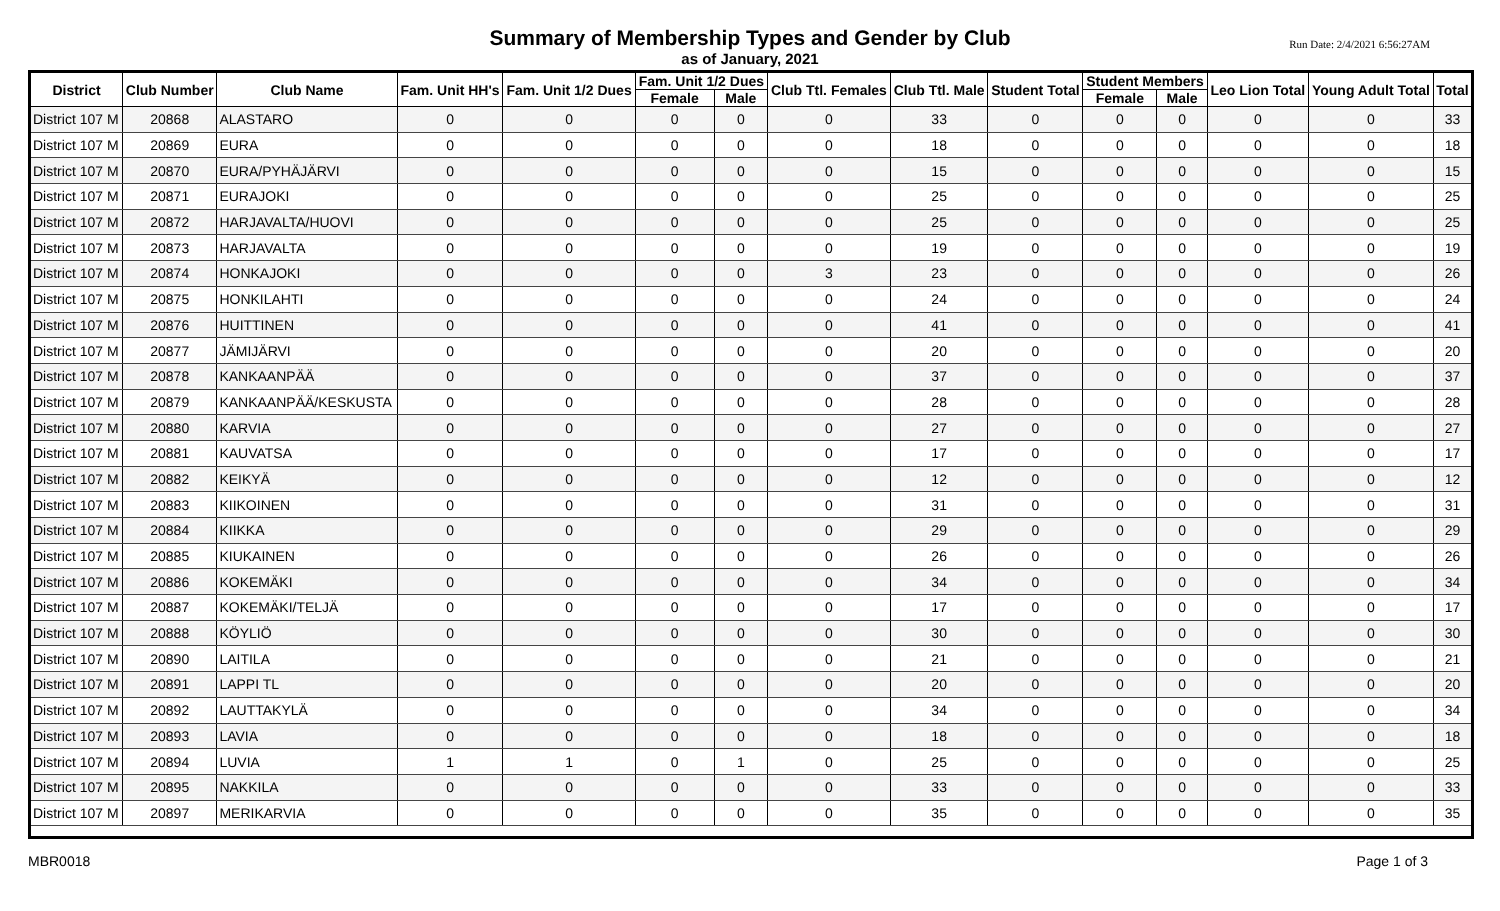Summary of Membership Types and Gender by Club
as of January, 2021
Run Date: 2/4/2021 6:56:27AM
| District | Club Number | Club Name | Fam. Unit HH's | Fam. Unit 1/2 Dues | Fam. Unit 1/2 Dues | | Club Ttl. Females | Club Ttl. Male | Student Total | Student Members | | Leo Lion Total | Young Adult Total | Total |
| --- | --- | --- | --- | --- | --- | --- | --- | --- | --- | --- | --- | --- | --- | --- |
| | | | | | Female | Male | | | | Female | Male | | | |
| District 107 M | 20868 | ALASTARO | 0 | 0 | 0 | 0 | 0 | 33 | 0 | 0 | 0 | 0 | 0 | 33 |
| District 107 M | 20869 | EURA | 0 | 0 | 0 | 0 | 0 | 18 | 0 | 0 | 0 | 0 | 0 | 18 |
| District 107 M | 20870 | EURA/PYHÄJÄRVI | 0 | 0 | 0 | 0 | 0 | 15 | 0 | 0 | 0 | 0 | 0 | 15 |
| District 107 M | 20871 | EURAJOKI | 0 | 0 | 0 | 0 | 0 | 25 | 0 | 0 | 0 | 0 | 0 | 25 |
| District 107 M | 20872 | HARJAVALTA/HUOVI | 0 | 0 | 0 | 0 | 0 | 25 | 0 | 0 | 0 | 0 | 0 | 25 |
| District 107 M | 20873 | HARJAVALTA | 0 | 0 | 0 | 0 | 0 | 19 | 0 | 0 | 0 | 0 | 0 | 19 |
| District 107 M | 20874 | HONKAJOKI | 0 | 0 | 0 | 0 | 3 | 23 | 0 | 0 | 0 | 0 | 0 | 26 |
| District 107 M | 20875 | HONKILAHTI | 0 | 0 | 0 | 0 | 0 | 24 | 0 | 0 | 0 | 0 | 0 | 24 |
| District 107 M | 20876 | HUITTINEN | 0 | 0 | 0 | 0 | 0 | 41 | 0 | 0 | 0 | 0 | 0 | 41 |
| District 107 M | 20877 | JÄMIJÄRVI | 0 | 0 | 0 | 0 | 0 | 20 | 0 | 0 | 0 | 0 | 0 | 20 |
| District 107 M | 20878 | KANKAANPÄÄ | 0 | 0 | 0 | 0 | 0 | 37 | 0 | 0 | 0 | 0 | 0 | 37 |
| District 107 M | 20879 | KANKAANPÄÄ/KESKUSTA | 0 | 0 | 0 | 0 | 0 | 28 | 0 | 0 | 0 | 0 | 0 | 28 |
| District 107 M | 20880 | KARVIA | 0 | 0 | 0 | 0 | 0 | 27 | 0 | 0 | 0 | 0 | 0 | 27 |
| District 107 M | 20881 | KAUVATSA | 0 | 0 | 0 | 0 | 0 | 17 | 0 | 0 | 0 | 0 | 0 | 17 |
| District 107 M | 20882 | KEIKYÄ | 0 | 0 | 0 | 0 | 0 | 12 | 0 | 0 | 0 | 0 | 0 | 12 |
| District 107 M | 20883 | KIIKOINEN | 0 | 0 | 0 | 0 | 0 | 31 | 0 | 0 | 0 | 0 | 0 | 31 |
| District 107 M | 20884 | KIIKKA | 0 | 0 | 0 | 0 | 0 | 29 | 0 | 0 | 0 | 0 | 0 | 29 |
| District 107 M | 20885 | KIUKAINEN | 0 | 0 | 0 | 0 | 0 | 26 | 0 | 0 | 0 | 0 | 0 | 26 |
| District 107 M | 20886 | KOKEMÄKI | 0 | 0 | 0 | 0 | 0 | 34 | 0 | 0 | 0 | 0 | 0 | 34 |
| District 107 M | 20887 | KOKEMÄKI/TELJÄ | 0 | 0 | 0 | 0 | 0 | 17 | 0 | 0 | 0 | 0 | 0 | 17 |
| District 107 M | 20888 | KÖYLIÖ | 0 | 0 | 0 | 0 | 0 | 30 | 0 | 0 | 0 | 0 | 0 | 30 |
| District 107 M | 20890 | LAITILA | 0 | 0 | 0 | 0 | 0 | 21 | 0 | 0 | 0 | 0 | 0 | 21 |
| District 107 M | 20891 | LAPPI TL | 0 | 0 | 0 | 0 | 0 | 20 | 0 | 0 | 0 | 0 | 0 | 20 |
| District 107 M | 20892 | LAUTTAKYLÄ | 0 | 0 | 0 | 0 | 0 | 34 | 0 | 0 | 0 | 0 | 0 | 34 |
| District 107 M | 20893 | LAVIA | 0 | 0 | 0 | 0 | 0 | 18 | 0 | 0 | 0 | 0 | 0 | 18 |
| District 107 M | 20894 | LUVIA | 1 | 1 | 0 | 1 | 0 | 25 | 0 | 0 | 0 | 0 | 0 | 25 |
| District 107 M | 20895 | NAKKILA | 0 | 0 | 0 | 0 | 0 | 33 | 0 | 0 | 0 | 0 | 0 | 33 |
| District 107 M | 20897 | MERIKARVIA | 0 | 0 | 0 | 0 | 0 | 35 | 0 | 0 | 0 | 0 | 0 | 35 |
MBR0018 Page 1 of 3